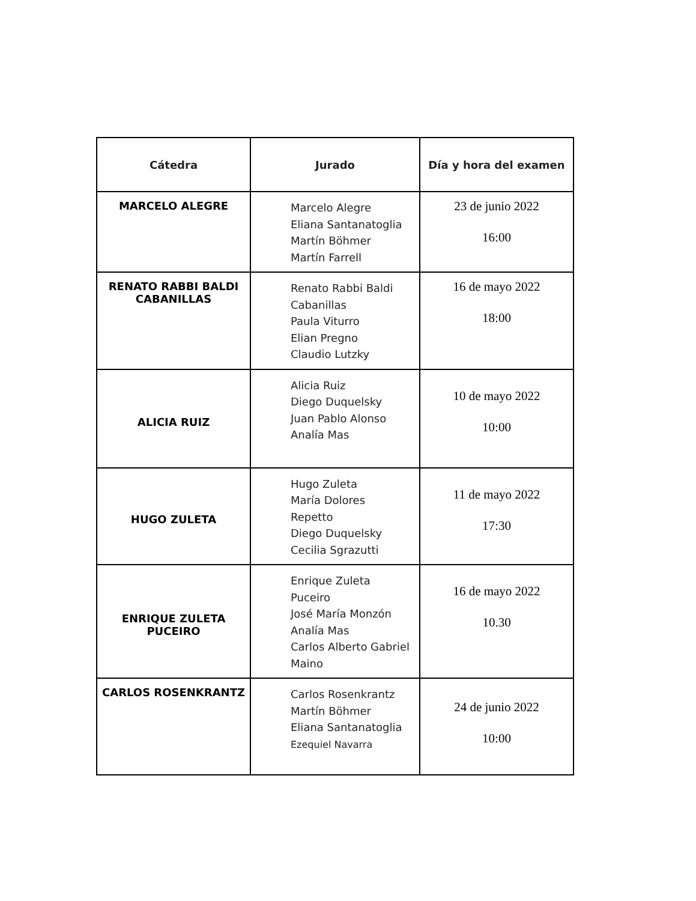| Cátedra | Jurado | Día y hora del examen |
| --- | --- | --- |
| MARCELO ALEGRE | Marcelo Alegre Eliana Santanatoglia Martín Böhmer Martín Farrell | 23 de junio 2022 16:00 |
| RENATO RABBI BALDI CABANILLAS | Renato Rabbi Baldi Cabanillas Paula Viturro Elian Pregno Claudio Lutzky | 16 de mayo 2022 18:00 |
| ALICIA RUIZ | Alicia Ruiz Diego Duquelsky Juan Pablo Alonso Analía Mas | 10 de mayo 2022 10:00 |
| HUGO ZULETA | Hugo Zuleta María Dolores Repetto Diego Duquelsky Cecilia Sgrazutti | 11 de mayo 2022 17:30 |
| ENRIQUE ZULETA PUCEIRO | Enrique Zuleta Puceiro José María Monzón Analía Mas Carlos Alberto Gabriel Maino | 16 de mayo 2022 10.30 |
| CARLOS ROSENKRANTZ | Carlos Rosenkrantz Martín Böhmer Eliana Santanatoglia Ezequiel Navarra | 24 de junio 2022 10:00 |